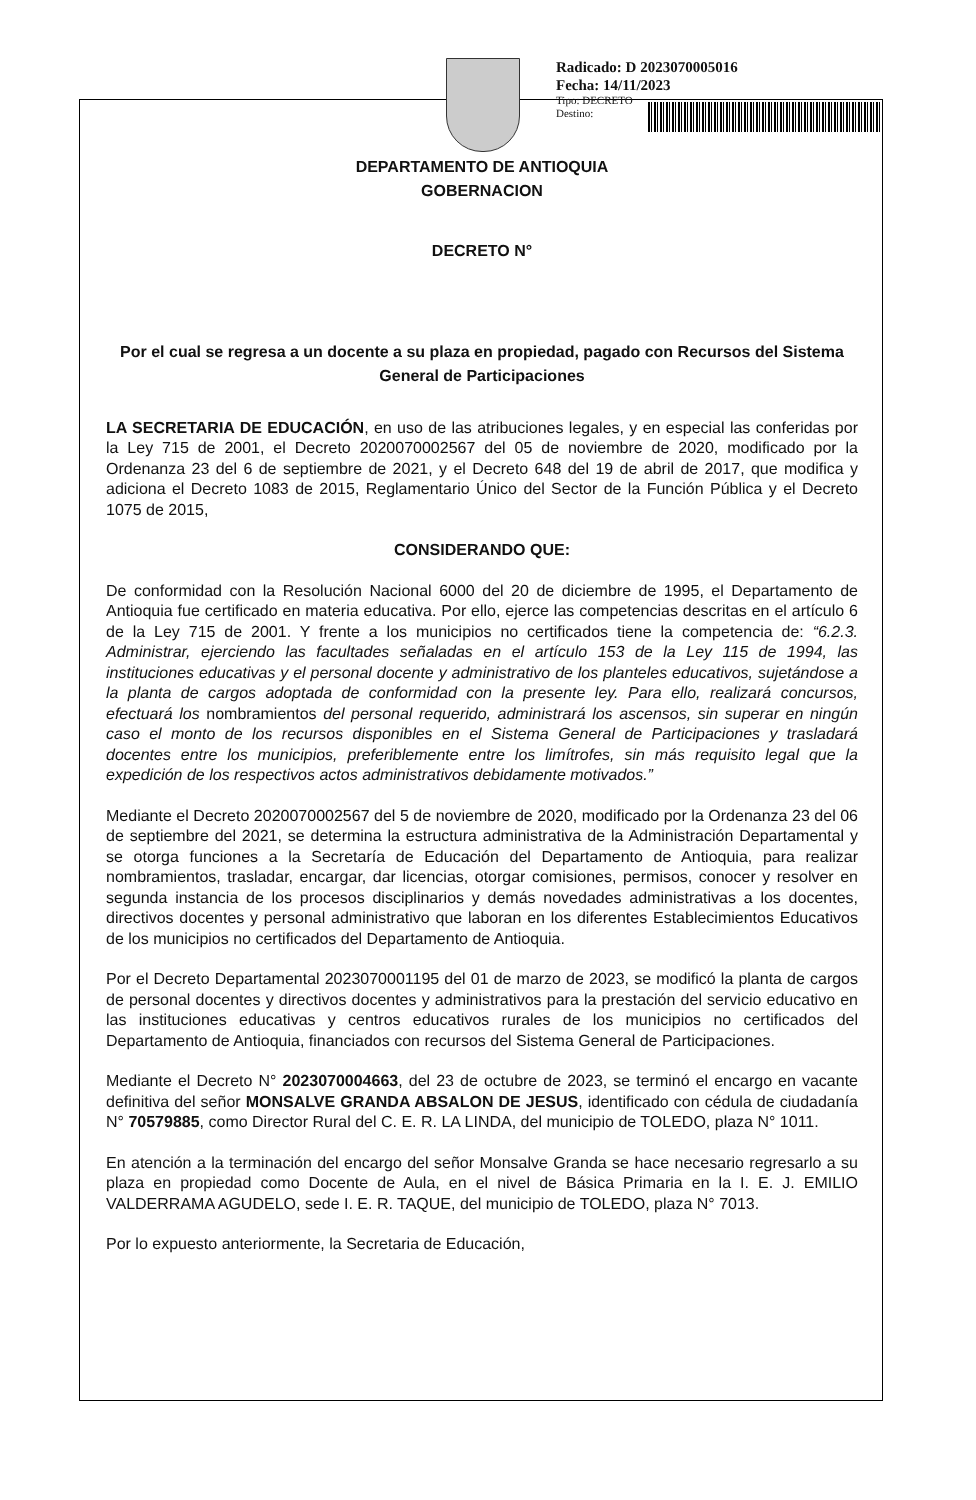Radicado: D 2023070005016
Fecha: 14/11/2023
Tipo: DECRETO
Destino:
DEPARTAMENTO DE ANTIOQUIA
GOBERNACION
DECRETO N°
Por el cual se regresa a un docente a su plaza en propiedad, pagado con Recursos del Sistema General de Participaciones
LA SECRETARIA DE EDUCACIÓN, en uso de las atribuciones legales, y en especial las conferidas por la Ley 715 de 2001, el Decreto 2020070002567 del 05 de noviembre de 2020, modificado por la Ordenanza 23 del 6 de septiembre de 2021, y el Decreto 648 del 19 de abril de 2017, que modifica y adiciona el Decreto 1083 de 2015, Reglamentario Único del Sector de la Función Pública y el Decreto 1075 de 2015,
CONSIDERANDO QUE:
De conformidad con la Resolución Nacional 6000 del 20 de diciembre de 1995, el Departamento de Antioquia fue certificado en materia educativa. Por ello, ejerce las competencias descritas en el artículo 6 de la Ley 715 de 2001. Y frente a los municipios no certificados tiene la competencia de: “6.2.3. Administrar, ejerciendo las facultades señaladas en el artículo 153 de la Ley 115 de 1994, las instituciones educativas y el personal docente y administrativo de los planteles educativos, sujetándose a la planta de cargos adoptada de conformidad con la presente ley. Para ello, realizará concursos, efectuará los nombramientos del personal requerido, administrará los ascensos, sin superar en ningún caso el monto de los recursos disponibles en el Sistema General de Participaciones y trasladará docentes entre los municipios, preferiblemente entre los limítrofes, sin más requisito legal que la expedición de los respectivos actos administrativos debidamente motivados.”
Mediante el Decreto 2020070002567 del 5 de noviembre de 2020, modificado por la Ordenanza 23 del 06 de septiembre del 2021, se determina la estructura administrativa de la Administración Departamental y se otorga funciones a la Secretaría de Educación del Departamento de Antioquia, para realizar nombramientos, trasladar, encargar, dar licencias, otorgar comisiones, permisos, conocer y resolver en segunda instancia de los procesos disciplinarios y demás novedades administrativas a los docentes, directivos docentes y personal administrativo que laboran en los diferentes Establecimientos Educativos de los municipios no certificados del Departamento de Antioquia.
Por el Decreto Departamental 2023070001195 del 01 de marzo de 2023, se modificó la planta de cargos de personal docentes y directivos docentes y administrativos para la prestación del servicio educativo en las instituciones educativas y centros educativos rurales de los municipios no certificados del Departamento de Antioquia, financiados con recursos del Sistema General de Participaciones.
Mediante el Decreto N° 2023070004663, del 23 de octubre de 2023, se terminó el encargo en vacante definitiva del señor MONSALVE GRANDA ABSALON DE JESUS, identificado con cédula de ciudadanía N° 70579885, como Director Rural del C. E. R. LA LINDA, del municipio de TOLEDO, plaza N° 1011.
En atención a la terminación del encargo del señor Monsalve Granda se hace necesario regresarlo a su plaza en propiedad como Docente de Aula, en el nivel de Básica Primaria en la I. E. J. EMILIO VALDERRAMA AGUDELO, sede I. E. R. TAQUE, del municipio de TOLEDO, plaza N° 7013.
Por lo expuesto anteriormente, la Secretaria de Educación,